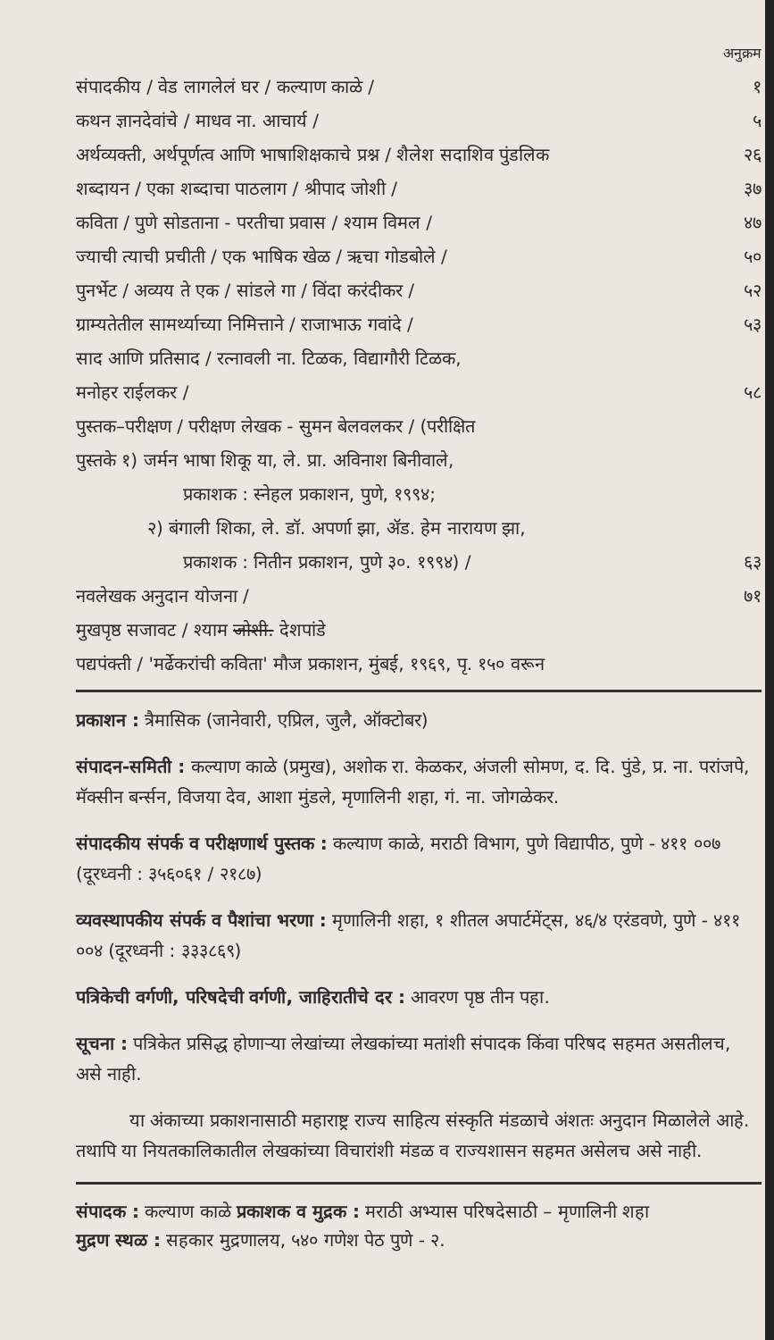अनुक्रम
संपादकीय / वेड लागलेलं घर / कल्याण काळे / १
कथन ज्ञानदेवांचे / माधव ना. आचार्य / ५
अर्थव्यक्ती, अर्थपूर्णत्व आणि भाषाशिक्षकाचे प्रश्न / शैलेश सदाशिव पुंडलिक २६
शब्दायन / एका शब्दाचा पाठलाग / श्रीपाद जोशी / ३७
कविता / पुणे सोडताना - परतीचा प्रवास / श्याम विमल / ४७
ज्याची त्याची प्रचीती / एक भाषिक खेळ / ऋचा गोडबोले / ५०
पुनर्भेट / अव्यय ते एक / सांडले गा / विंदा करंदीकर / ५२
ग्राम्यतेतील सामर्थ्याच्या निमित्ताने / राजाभाऊ गवांदे / ५३
साद आणि प्रतिसाद / रत्नावली ना. टिळक, विद्यागौरी टिळक,
मनोहर राईलकर / ५८
पुस्तक–परीक्षण / परीक्षण लेखक - सुमन बेलवलकर / (परीक्षित
पुस्तके १) जर्मन भाषा शिकू या, ले. प्रा. अविनाश बिनीवाले,
प्रकाशक : स्नेहल प्रकाशन, पुणे, १९९४;
२) बंगाली शिका, ले. डॉ. अपर्णा झा, ॲड. हेम नारायण झा,
प्रकाशक : नितीन प्रकाशन, पुणे ३०. १९९४) / ६३
नवलेखक अनुदान योजना / ७१
मुखपृष्ठ सजावट / श्याम जोशी. देशपांडे
पद्यपंक्ती / 'मर्ढेकरांची कविता' मौज प्रकाशन, मुंबई, १९६९, पृ. १५० वरून
प्रकाशन : त्रैमासिक (जानेवारी, एप्रिल, जुलै, ऑक्टोबर)
संपादन-समिती : कल्याण काळे (प्रमुख), अशोक रा. केळकर, अंजली सोमण, द. दि. पुंडे, प्र. ना. परांजपे, मॅक्सीन बर्न्सन, विजया देव, आशा मुंडले, मृणालिनी शहा, गं. ना. जोगळेकर.
संपादकीय संपर्क व परीक्षणार्थ पुस्तक : कल्याण काळे, मराठी विभाग, पुणे विद्यापीठ, पुणे - ४११ ००७ (दूरध्वनी : ३५६०६१ / २१८७)
व्यवस्थापकीय संपर्क व पैशांचा भरणा : मृणालिनी शहा, १ शीतल अपार्टमेंट्स, ४६/४ एरंडवणे, पुणे - ४११ ००४ (दूरध्वनी : ३३३८६९)
पत्रिकेची वर्गणी, परिषदेची वर्गणी, जाहिरातीचे दर : आवरण पृष्ठ तीन पहा.
सूचना : पत्रिकेत प्रसिद्ध होणाऱ्या लेखांच्या लेखकांच्या मतांशी संपादक किंवा परिषद सहमत असतीलच, असे नाही.
या अंकाच्या प्रकाशनासाठी महाराष्ट्र राज्य साहित्य संस्कृति मंडळाचे अंशतः अनुदान मिळालेले आहे. तथापि या नियतकालिकातील लेखकांच्या विचारांशी मंडळ व राज्यशासन सहमत असेलच असे नाही.
संपादक : कल्याण काळे प्रकाशक व मुद्रक : मराठी अभ्यास परिषदेसाठी – मृणालिनी शहा
मुद्रण स्थळ : सहकार मुद्रणालय, ५४० गणेश पेठ पुणे - २.